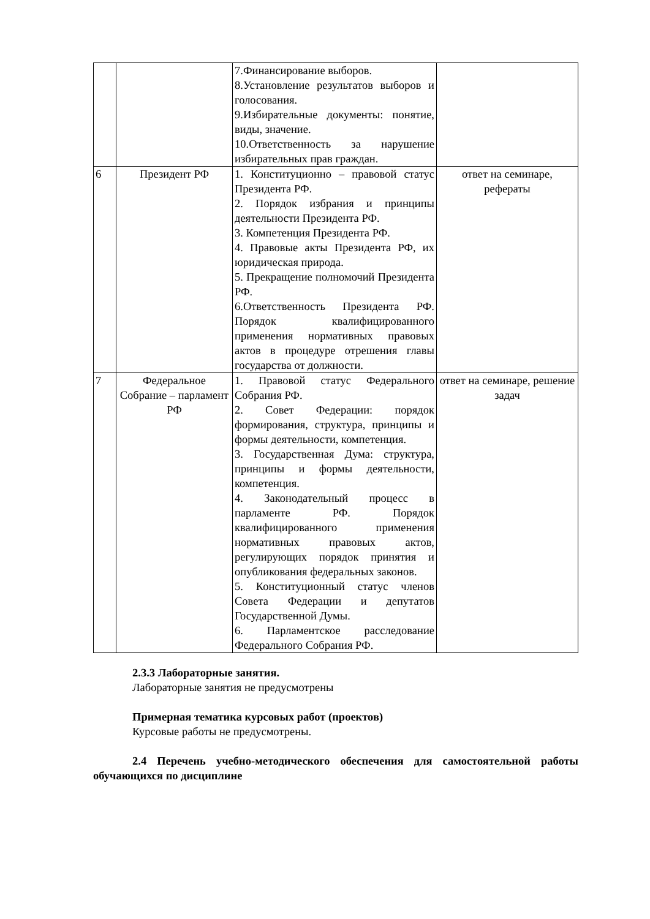| | | 7.Финансирование выборов. 8.Установление результатов выборов и голосования. 9.Избирательные документы: понятие, виды, значение. 10.Ответственность за нарушение избирательных прав граждан. | |
| 6 | Президент РФ | 1. Конституционно – правовой статус Президента РФ. 2. Порядок избрания и принципы деятельности Президента РФ. 3. Компетенция Президента РФ. 4. Правовые акты Президента РФ, их юридическая природа. 5. Прекращение полномочий Президента РФ. 6.Ответственность Президента РФ. Порядок квалифицированного применения нормативных правовых актов в процедуре отрешения главы государства от должности. | ответ на семинаре, рефераты |
| 7 | Федеральное Собрание – парламент РФ | 1. Правовой статус Федерального Собрания РФ. 2. Совет Федерации: порядок формирования, структура, принципы и формы деятельности, компетенция. 3. Государственная Дума: структура, принципы и формы деятельности, компетенция. 4. Законодательный процесс в парламенте РФ. Порядок квалифицированного применения нормативных правовых актов, регулирующих порядок принятия и опубликования федеральных законов. 5. Конституционный статус членов Совета Федерации и депутатов Государственной Думы. 6. Парламентское расследование Федерального Собрания РФ. | ответ на семинаре, решение задач |
2.3.3 Лабораторные занятия.
Лабораторные занятия не предусмотрены
Примерная тематика курсовых работ (проектов)
Курсовые работы не предусмотрены.
2.4 Перечень учебно-методического обеспечения для самостоятельной работы обучающихся по дисциплине